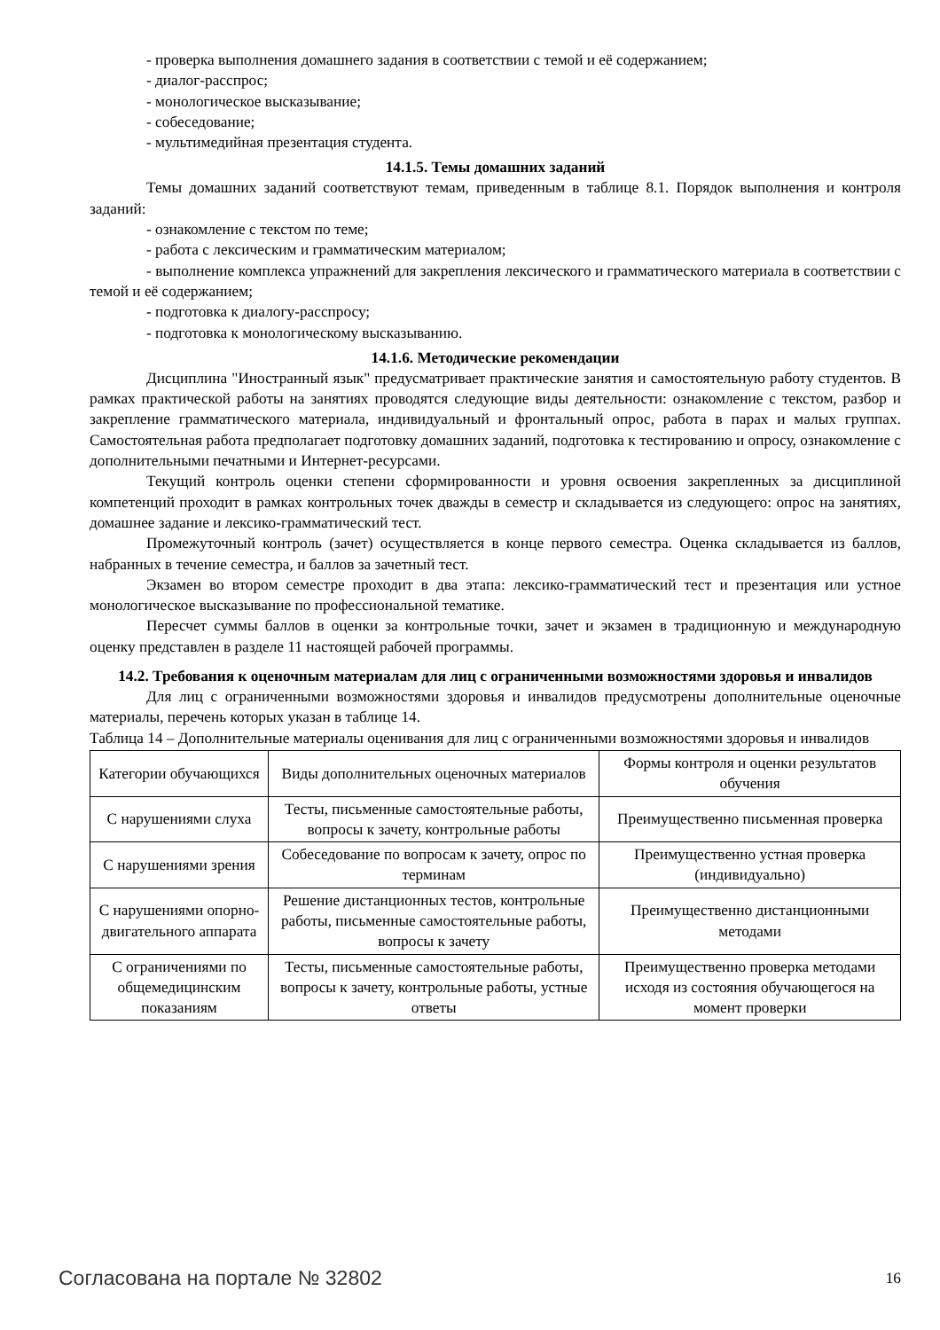- проверка выполнения домашнего задания в соответствии с темой и её содержанием;
- диалог-расспрос;
- монологическое высказывание;
- собеседование;
- мультимедийная презентация студента.
14.1.5. Темы домашних заданий
Темы домашних заданий соответствуют темам, приведенным в таблице 8.1. Порядок выполнения и контроля заданий:
- ознакомление с текстом по теме;
- работа с лексическим и грамматическим материалом;
- выполнение комплекса упражнений для закрепления лексического и грамматического материала в соответствии с темой и её содержанием;
- подготовка к диалогу-расспросу;
- подготовка к монологическому высказыванию.
14.1.6. Методические рекомендации
Дисциплина "Иностранный язык" предусматривает практические занятия и самостоятельную работу студентов. В рамках практической работы на занятиях проводятся следующие виды деятельности: ознакомление с текстом, разбор и закрепление грамматического материала, индивидуальный и фронтальный опрос, работа в парах и малых группах. Самостоятельная работа предполагает подготовку домашних заданий, подготовка к тестированию и опросу, ознакомление с дополнительными печатными и Интернет-ресурсами.
Текущий контроль оценки степени сформированности и уровня освоения закрепленных за дисциплиной компетенций проходит в рамках контрольных точек дважды в семестр и складывается из следующего: опрос на занятиях, домашнее задание и лексико-грамматический тест.
Промежуточный контроль (зачет) осуществляется в конце первого семестра. Оценка складывается из баллов, набранных в течение семестра, и баллов за зачетный тест.
Экзамен во втором семестре проходит в два этапа: лексико-грамматический тест и презентация или устное монологическое высказывание по профессиональной тематике.
Пересчет суммы баллов в оценки за контрольные точки, зачет и экзамен в традиционную и международную оценку представлен в разделе 11 настоящей рабочей программы.
14.2. Требования к оценочным материалам для лиц с ограниченными возможностями здоровья и инвалидов
Для лиц с ограниченными возможностями здоровья и инвалидов предусмотрены дополнительные оценочные материалы, перечень которых указан в таблице 14.
Таблица 14 – Дополнительные материалы оценивания для лиц с ограниченными возможностями здоровья и инвалидов
| Категории обучающихся | Виды дополнительных оценочных материалов | Формы контроля и оценки результатов обучения |
| С нарушениями слуха | Тесты, письменные самостоятельные работы, вопросы к зачету, контрольные работы | Преимущественно письменная проверка |
| С нарушениями зрения | Собеседование по вопросам к зачету, опрос по терминам | Преимущественно устная проверка (индивидуально) |
| С нарушениями опорно-двигательного аппарата | Решение дистанционных тестов, контрольные работы, письменные самостоятельные работы, вопросы к зачету | Преимущественно дистанционными методами |
| С ограничениями по общемедицинским показаниям | Тесты, письменные самостоятельные работы, вопросы к зачету, контрольные работы, устные ответы | Преимущественно проверка методами исходя из состояния обучающегося на момент проверки |
Согласована на портале № 32802 16